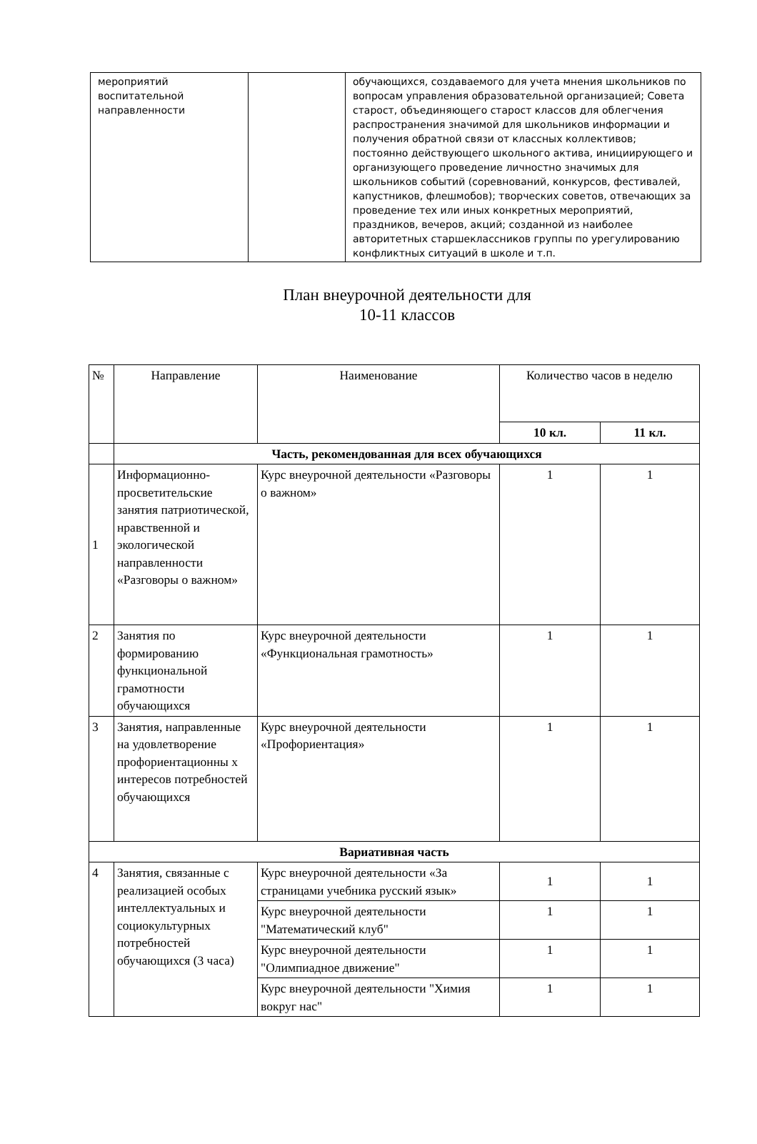| мероприятий воспитательной направленности | | обучающихся, создаваемого для учета мнения школьников по вопросам управления образовательной организацией; Совета старост, объединяющего старост классов для облегчения распространения значимой для школьников информации и получения обратной связи от классных коллективов; постоянно действующего школьного актива, инициирующего и организующего проведение личностно значимых для школьников событий (соревнований, конкурсов, фестивалей, капустников, флешмобов); творческих советов, отвечающих за проведение тех или иных конкретных мероприятий, праздников, вечеров, акций; созданной из наиболее авторитетных старшеклассников группы по урегулированию конфликтных ситуаций в школе и т.п. |
План внеурочной деятельности для
10-11 классов
| № | Направление | Наименование | Количество часов в неделю | |
| --- | --- | --- | --- | --- |
| | | | 10 кл. | 11 кл. |
| | Часть, рекомендованная для всех обучающихся | | | |
| 1 | Информационно-просветительские занятия патриотической, нравственной и экологической направленности «Разговоры о важном» | Курс внеурочной деятельности «Разговоры о важном» | 1 | 1 |
| 2 | Занятия по формированию функциональной грамотности обучающихся | Курс внеурочной деятельности «Функциональная грамотность» | 1 | 1 |
| 3 | Занятия, направленные на удовлетворение профориентационны х интересов потребностей обучающихся | Курс внеурочной деятельности «Профориентация» | 1 | 1 |
| Вариативная часть | | | | |
| 4 | Занятия, связанные с реализацией особых интеллектуальных и социокультурных потребностей обучающихся (3 часа) | Курс внеурочной деятельности «За страницами учебника русский язык» | 1 | 1 |
| | | Курс внеурочной деятельности "Математический клуб" | 1 | 1 |
| | | Курс внеурочной деятельности "Олимпиадное движение" | 1 | 1 |
| | | Курс внеурочной деятельности "Химия вокруг нас" | 1 | 1 |